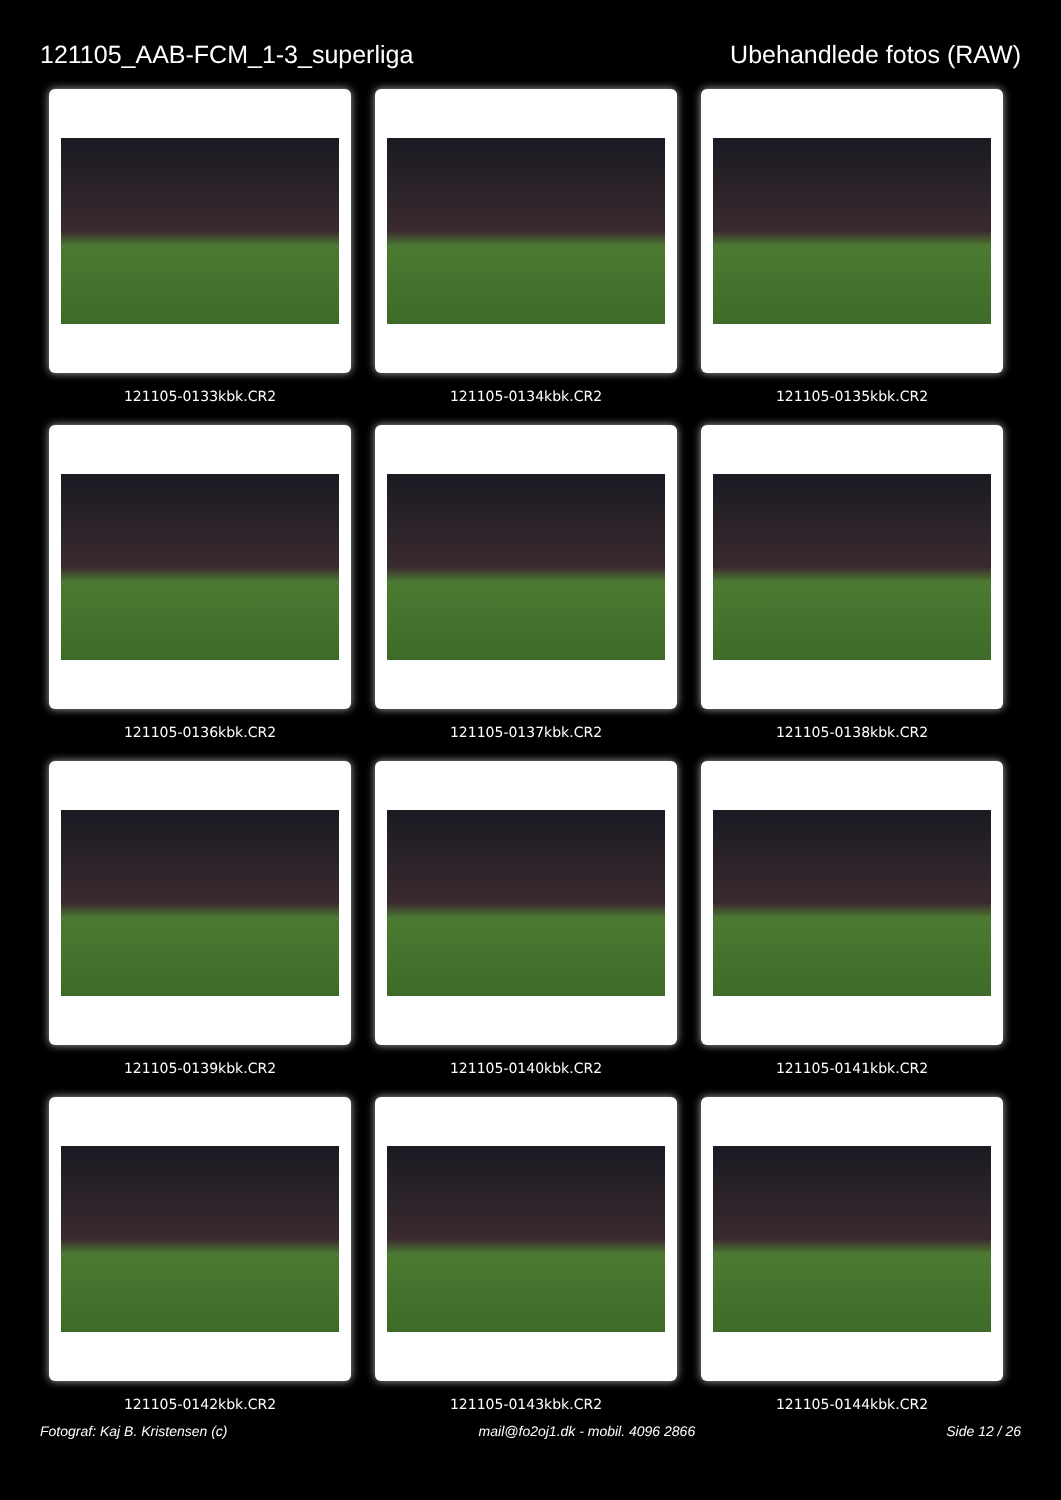121105_AAB-FCM_1-3_superliga Ubehandlede fotos (RAW)
121105-0133kbk.CR2
121105-0134kbk.CR2
121105-0135kbk.CR2
121105-0136kbk.CR2
121105-0137kbk.CR2
121105-0138kbk.CR2
121105-0139kbk.CR2
121105-0140kbk.CR2
121105-0141kbk.CR2
121105-0142kbk.CR2
121105-0143kbk.CR2
121105-0144kbk.CR2
Fotograf: Kaj B. Kristensen (c) mail@fo2oj1.dk - mobil. 4096 2866 Side 12 / 26